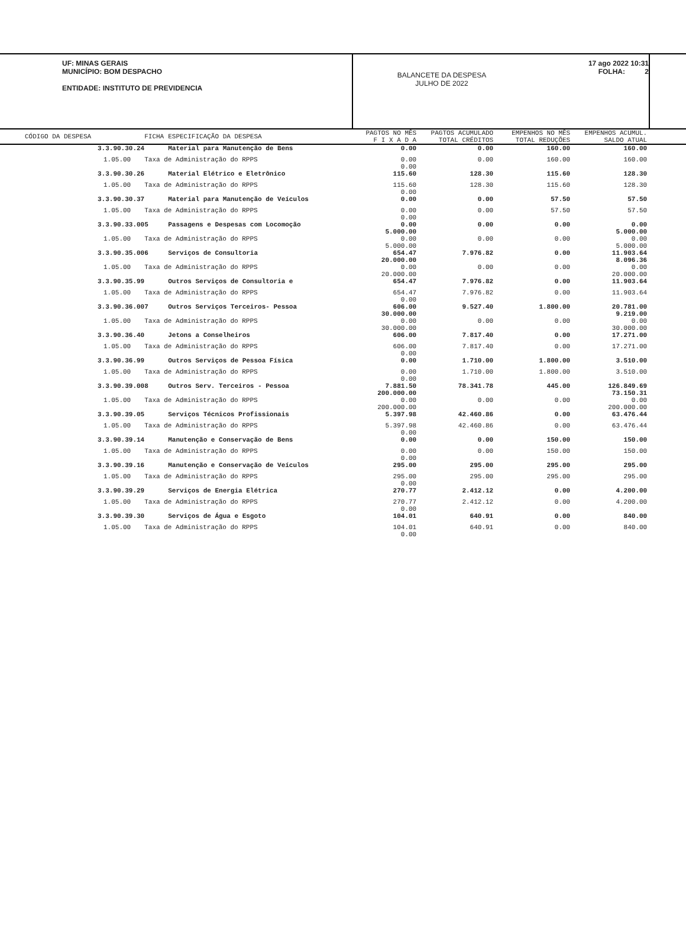UF: MINAS GERAIS
MUNICÍPIO: BOM DESPACHO
ENTIDADE: INSTITUTO DE PREVIDENCIA
BALANCETE DA DESPESA
JULHO DE 2022
17 ago 2022 10:31
FOLHA: 2
| CÓDIGO DA DESPESA | FICHA | ESPECIFICAÇÃO DA DESPESA | PAGTOS NO MÊS F I X A D A | PAGTOS ACUMULADO TOTAL CRÉDITOS | EMPENHOS NO MÊS TOTAL REDUÇÕES | EMPENHOS ACUMUL. SALDO ATUAL | |
| --- | --- | --- | --- | --- | --- | --- | --- |
| 3.3.90.30.24 | | Material para Manutenção de Bens | 0.00 | 0.00 | 160.00 | 160.00 | |
| 1.05.00 | Taxa de Administração do RPPS | | 0.00 0.00 | 0.00 | 160.00 | 160.00 | |
| 3.3.90.30.26 | | Material Elétrico e Eletrônico | 115.60 | 128.30 | 115.60 | 128.30 | |
| 1.05.00 | Taxa de Administração do RPPS | | 115.60 0.00 | 128.30 | 115.60 | 128.30 | |
| 3.3.90.30.37 | | Material para Manutenção de Veículos | 0.00 | 0.00 | 57.50 | 57.50 | |
| 1.05.00 | Taxa de Administração do RPPS | | 0.00 0.00 | 0.00 | 57.50 | 57.50 | |
| 3.3.90.33.00 | 5 | Passagens e Despesas com Locomoção | 0.00 5.000.00 | 0.00 | 0.00 | 0.00 5.000.00 | |
| 1.05.00 | Taxa de Administração do RPPS | | 0.00 5.000.00 | 0.00 | 0.00 | 0.00 5.000.00 | |
| 3.3.90.35.00 | 6 | Serviços de Consultoria | 654.47 20.000.00 | 7.976.82 | 0.00 | 11.903.64 8.096.36 | |
| 1.05.00 | Taxa de Administração do RPPS | | 0.00 20.000.00 | 0.00 | 0.00 | 0.00 20.000.00 | |
| 3.3.90.35.99 | | Outros Serviços de Consultoria e | 654.47 | 7.976.82 | 0.00 | 11.903.64 | |
| 1.05.00 | Taxa de Administração do RPPS | | 654.47 0.00 | 7.976.82 | 0.00 | 11.903.64 | |
| 3.3.90.36.00 | 7 | Outros Serviços Terceiros- Pessoa | 606.00 30.000.00 | 9.527.40 | 1.800.00 | 20.781.00 9.219.00 | |
| 1.05.00 | Taxa de Administração do RPPS | | 0.00 30.000.00 | 0.00 | 0.00 | 0.00 30.000.00 | |
| 3.3.90.36.40 | | Jetons a Conselheiros | 606.00 | 7.817.40 | 0.00 | 17.271.00 | |
| 1.05.00 | Taxa de Administração do RPPS | | 606.00 0.00 | 7.817.40 | 0.00 | 17.271.00 | |
| 3.3.90.36.99 | | Outros Serviços de Pessoa Física | 0.00 | 1.710.00 | 1.800.00 | 3.510.00 | |
| 1.05.00 | Taxa de Administração do RPPS | | 0.00 0.00 | 1.710.00 | 1.800.00 | 3.510.00 | |
| 3.3.90.39.00 | 8 | Outros Serv. Terceiros - Pessoa | 7.881.50 200.000.00 | 78.341.78 | 445.00 | 126.849.69 73.150.31 | |
| 1.05.00 | Taxa de Administração do RPPS | | 0.00 200.000.00 | 0.00 | 0.00 | 0.00 200.000.00 | |
| 3.3.90.39.05 | | Serviços Técnicos Profissionais | 5.397.98 | 42.460.86 | 0.00 | 63.476.44 | |
| 1.05.00 | Taxa de Administração do RPPS | | 5.397.98 0.00 | 42.460.86 | 0.00 | 63.476.44 | |
| 3.3.90.39.14 | | Manutenção e Conservação de Bens | 0.00 | 0.00 | 150.00 | 150.00 | |
| 1.05.00 | Taxa de Administração do RPPS | | 0.00 0.00 | 0.00 | 150.00 | 150.00 | |
| 3.3.90.39.16 | | Manutenção e Conservação de Veículos | 295.00 | 295.00 | 295.00 | 295.00 | |
| 1.05.00 | Taxa de Administração do RPPS | | 295.00 0.00 | 295.00 | 295.00 | 295.00 | |
| 3.3.90.39.29 | | Serviços de Energia Elétrica | 270.77 | 2.412.12 | 0.00 | 4.200.00 | |
| 1.05.00 | Taxa de Administração do RPPS | | 270.77 0.00 | 2.412.12 | 0.00 | 4.200.00 | |
| 3.3.90.39.30 | | Serviços de Água e Esgoto | 104.01 | 640.91 | 0.00 | 840.00 | |
| 1.05.00 | Taxa de Administração do RPPS | | 104.01 0.00 | 640.91 | 0.00 | 840.00 | |